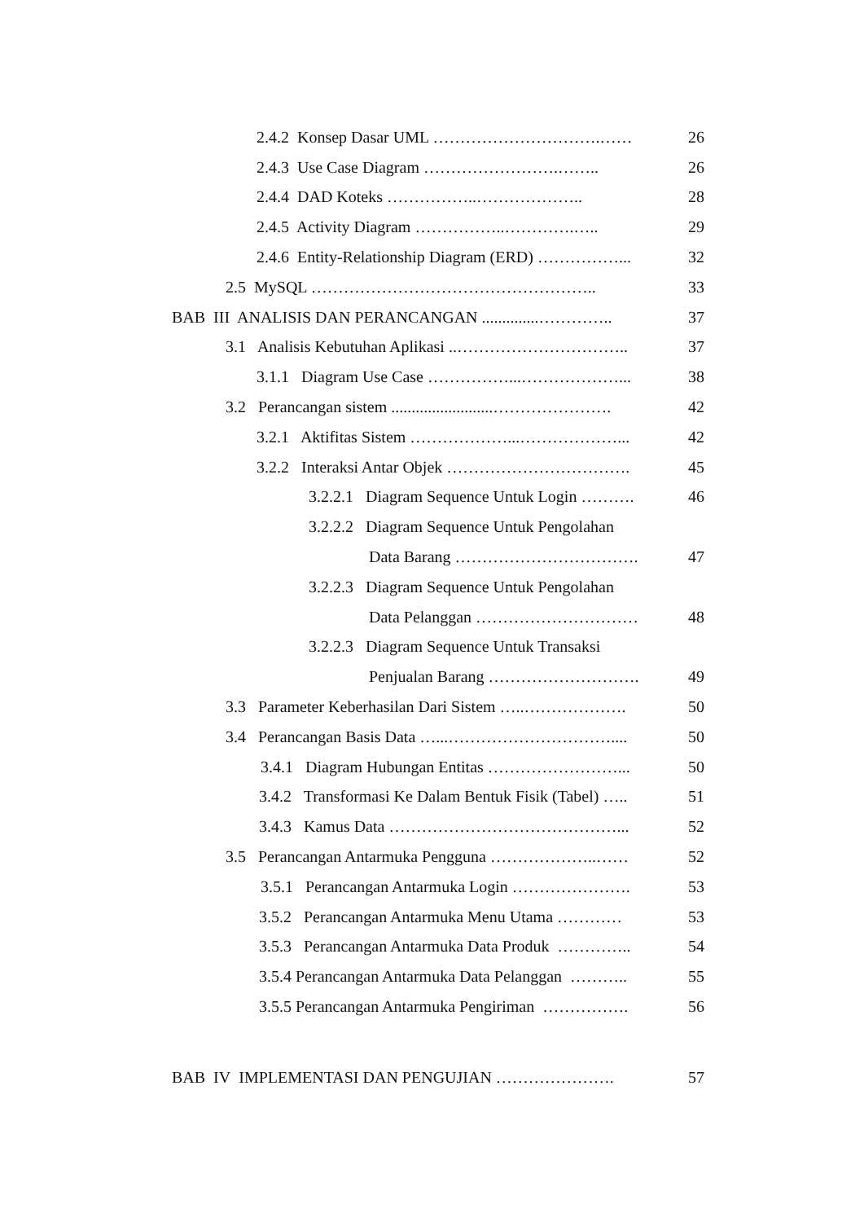2.4.2 Konsep Dasar UML ………………………….…… 26
2.4.3 Use Case Diagram …………………….…….. 26
2.4.4 DAD Koteks ……………..……………….. 28
2.4.5 Activity Diagram ……………..………….….. 29
2.4.6 Entity-Relationship Diagram (ERD) ……………... 32
2.5 MySQL …………………………………………….. 33
BAB III ANALISIS DAN PERANCANGAN ..............………….. 37
3.1 Analisis Kebutuhan Aplikasi ..………………………….. 37
3.1.1 Diagram Use Case ……………...………………... 38
3.2 Perancangan sistem .........................…………………. 42
3.2.1 Aktifitas Sistem ………………...………………... 42
3.2.2 Interaksi Antar Objek ……………………………. 45
3.2.2.1 Diagram Sequence Untuk Login ………. 46
3.2.2.2 Diagram Sequence Untuk Pengolahan
Data Barang ……………………………. 47
3.2.2.3 Diagram Sequence Untuk Pengolahan
Data Pelanggan ………………………… 48
3.2.2.3 Diagram Sequence Untuk Transaksi
Penjualan Barang ………………………. 49
3.3 Parameter Keberhasilan Dari Sistem …..………………. 50
3.4 Perancangan Basis Data …...………………………….... 50
3.4.1 Diagram Hubungan Entitas ……………………... 50
3.4.2 Transformasi Ke Dalam Bentuk Fisik (Tabel) ….. 51
3.4.3 Kamus Data ……………………………………... 52
3.5 Perancangan Antarmuka Pengguna ………………..…… 52
3.5.1 Perancangan Antarmuka Login …………………. 53
3.5.2 Perancangan Antarmuka Menu Utama ………… 53
3.5.3 Perancangan Antarmuka Data Produk ………….. 54
3.5.4 Perancangan Antarmuka Data Pelanggan ……….. 55
3.5.5 Perancangan Antarmuka Pengiriman ……………. 56
BAB IV IMPLEMENTASI DAN PENGUJIAN …………………. 57